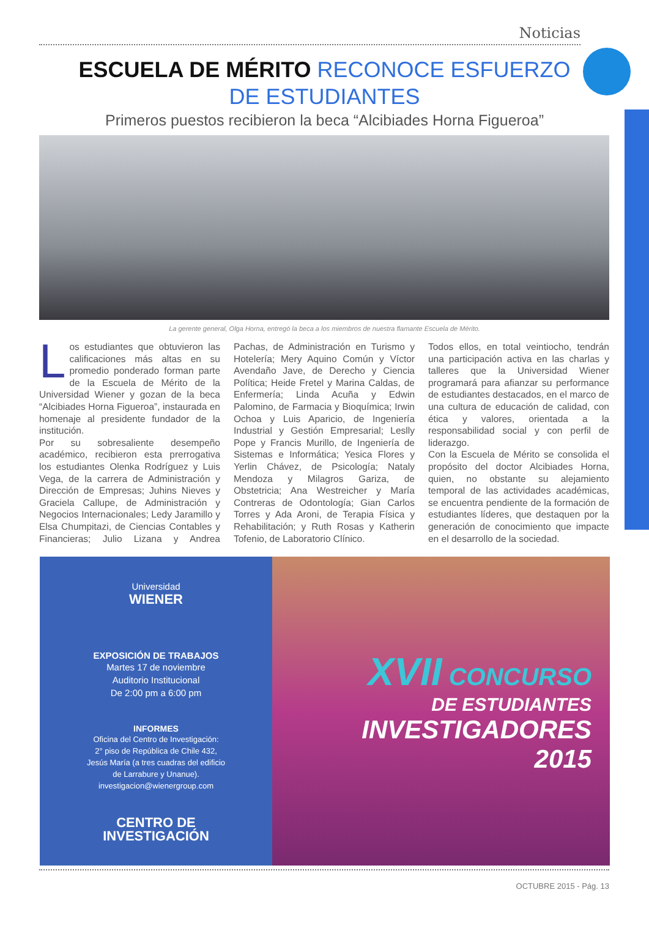Noticias
ESCUELA DE MÉRITO RECONOCE ESFUERZO
DE ESTUDIANTES
Primeros puestos recibieron la beca “Alcibiades Horna Figueroa”
La gerente general, Olga Horna, entregó la beca a los miembros de nuestra flamante Escuela de Mérito.
Los estudiantes que obtuvieron las calificaciones más altas en su promedio ponderado forman parte de la Escuela de Mérito de la Universidad Wiener y gozan de la beca “Alcibiades Horna Figueroa”, instaurada en homenaje al presidente fundador de la institución.
Por su sobresaliente desempeño académico, recibieron esta prerrogativa los estudiantes Olenka Rodríguez y Luis Vega, de la carrera de Administración y Dirección de Empresas; Juhins Nieves y Graciela Callupe, de Administración y Negocios Internacionales; Ledy Jaramillo y Elsa Chumpitazi, de Ciencias Contables y Financieras; Julio Lizana y Andrea Pachas, de Administración en Turismo y Hotelería; Mery Aquino Común y Víctor Avendaño Jave, de Derecho y Ciencia Política; Heide Fretel y Marina Caldas, de Enfermería; Linda Acuña y Edwin Palomino, de Farmacia y Bioquímica; Irwin Ochoa y Luis Aparicio, de Ingeniería Industrial y Gestión Empresarial; Leslly Pope y Francis Murillo, de Ingeniería de Sistemas e Informática; Yesica Flores y Yerlin Chávez, de Psicología; Nataly Mendoza y Milagros Gariza, de Obstetricia; Ana Westreicher y María Contreras de Odontología; Gian Carlos Torres y Ada Aroni, de Terapia Física y Rehabilitación; y Ruth Rosas y Katherin Tofenio, de Laboratorio Clínico.
Todos ellos, en total veintiocho, tendrán una participación activa en las charlas y talleres que la Universidad Wiener programará para afianzar su performance de estudiantes destacados, en el marco de una cultura de educación de calidad, con ética y valores, orientada a la responsabilidad social y con perfil de liderazgo.
Con la Escuela de Mérito se consolida el propósito del doctor Alcibiades Horna, quien, no obstante su alejamiento temporal de las actividades académicas, se encuentra pendiente de la formación de estudiantes líderes, que destaquen por la generación de conocimiento que impacte en el desarrollo de la sociedad.
Universidad
WIENER
EXPOSICIÓN DE TRABAJOS
Martes 17 de noviembre
Auditorio Institucional
De 2:00 pm a 6:00 pm
INFORMES
Oficina del Centro de Investigación:
2° piso de República de Chile 432,
Jesús María (a tres cuadras del edificio
de Larrabure y Unanue).
investigacion@wienergroup.com
CENTRO DE
INVESTIGACIÓN
XVII CONCURSO
DE ESTUDIANTES
INVESTIGADORES
2015
OCTUBRE 2015 - Pág. 13